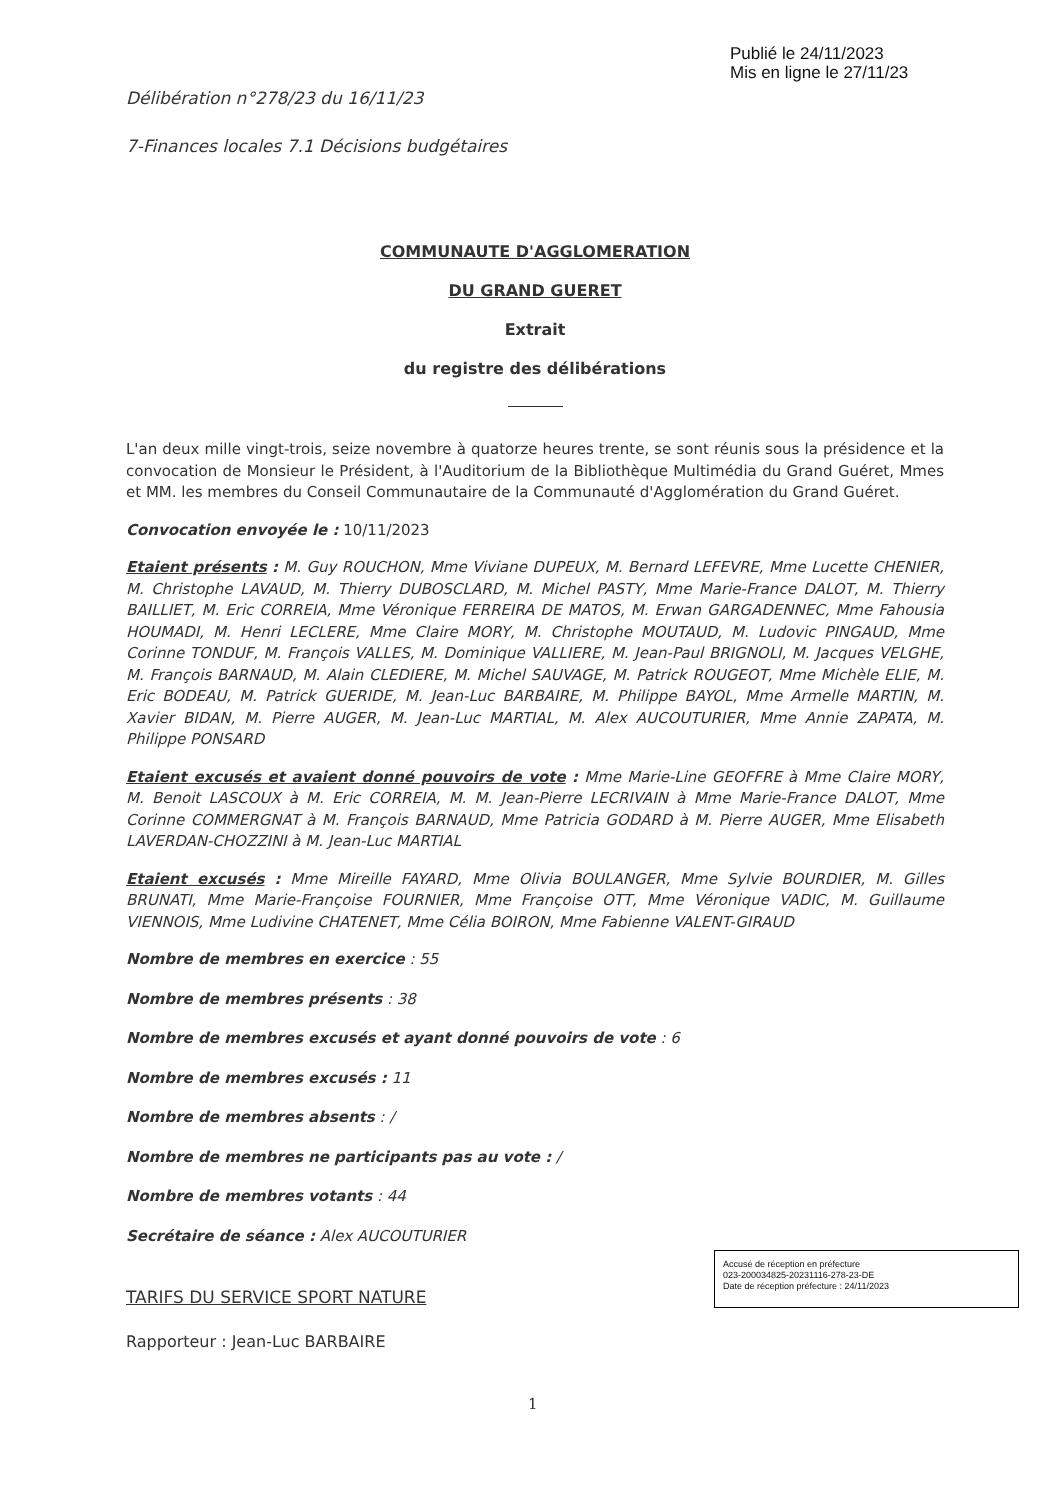Publié le 24/11/2023
Mis en ligne le 27/11/23
Délibération n°278/23 du 16/11/23
7-Finances locales 7.1 Décisions budgétaires
COMMUNAUTE D'AGGLOMERATION
DU GRAND GUERET
Extrait
du registre des délibérations
L'an deux mille vingt-trois, seize novembre à quatorze heures trente, se sont réunis sous la présidence et la convocation de Monsieur le Président, à l'Auditorium de la Bibliothèque Multimédia du Grand Guéret, Mmes et MM. les membres du Conseil Communautaire de la Communauté d'Agglomération du Grand Guéret.
Convocation envoyée le : 10/11/2023
Etaient présents : M. Guy ROUCHON, Mme Viviane DUPEUX, M. Bernard LEFEVRE, Mme Lucette CHENIER, M. Christophe LAVAUD, M. Thierry DUBOSCLARD, M. Michel PASTY, Mme Marie-France DALOT, M. Thierry BAILLIET, M. Eric CORREIA, Mme Véronique FERREIRA DE MATOS, M. Erwan GARGADENNEC, Mme Fahousia HOUMADI, M. Henri LECLERE, Mme Claire MORY, M. Christophe MOUTAUD, M. Ludovic PINGAUD, Mme Corinne TONDUF, M. François VALLES, M. Dominique VALLIERE, M. Jean-Paul BRIGNOLI, M. Jacques VELGHE, M. François BARNAUD, M. Alain CLEDIERE, M. Michel SAUVAGE, M. Patrick ROUGEOT, Mme Michèle ELIE, M. Eric BODEAU, M. Patrick GUERIDE, M. Jean-Luc BARBAIRE, M. Philippe BAYOL, Mme Armelle MARTIN, M. Xavier BIDAN, M. Pierre AUGER, M. Jean-Luc MARTIAL, M. Alex AUCOUTURIER, Mme Annie ZAPATA, M. Philippe PONSARD
Etaient excusés et avaient donné pouvoirs de vote : Mme Marie-Line GEOFFRE à Mme Claire MORY, M. Benoit LASCOUX à M. Eric CORREIA, M. M. Jean-Pierre LECRIVAIN à Mme Marie-France DALOT, Mme Corinne COMMERGNAT à M. François BARNAUD, Mme Patricia GODARD à M. Pierre AUGER, Mme Elisabeth LAVERDAN-CHOZZINI à M. Jean-Luc MARTIAL
Etaient excusés : Mme Mireille FAYARD, Mme Olivia BOULANGER, Mme Sylvie BOURDIER, M. Gilles BRUNATI, Mme Marie-Françoise FOURNIER, Mme Françoise OTT, Mme Véronique VADIC, M. Guillaume VIENNOIS, Mme Ludivine CHATENET, Mme Célia BOIRON, Mme Fabienne VALENT-GIRAUD
Nombre de membres en exercice : 55
Nombre de membres présents : 38
Nombre de membres excusés et ayant donné pouvoirs de vote : 6
Nombre de membres excusés : 11
Nombre de membres absents : /
Nombre de membres ne participants pas au vote : /
Nombre de membres votants : 44
Secrétaire de séance : Alex AUCOUTURIER
TARIFS DU SERVICE SPORT NATURE
Rapporteur : Jean-Luc BARBAIRE
Accusé de réception en préfecture
023-200034825-20231116-278-23-DE
Date de réception préfecture : 24/11/2023
1